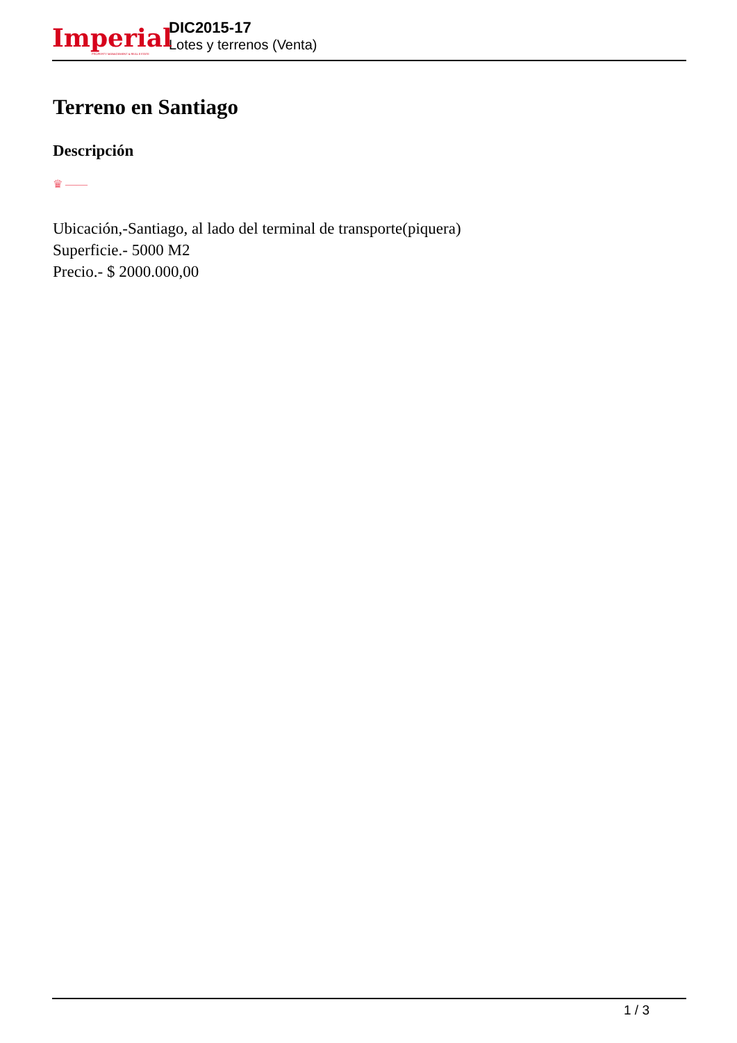Imperial PROPERTY MANAGEMENT & REAL ESTATE
DIC2015-17
Lotes y terrenos (Venta)
Terreno en Santiago
Descripción
♛ ——
Ubicación,-Santiago, al lado del terminal de transporte(piquera)
Superficie.- 5000 M2
Precio.- $ 2000.000,00
1 / 3